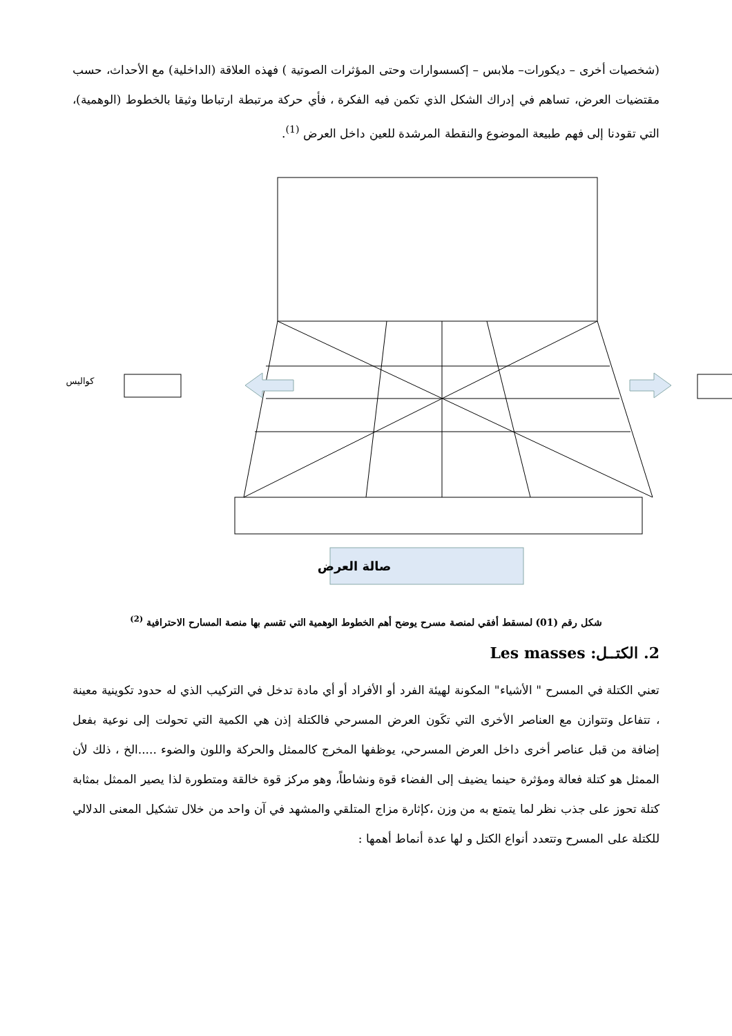(شخصيات أخرى – ديكورات– ملابس – إكسسوارات وحتى المؤثرات الصوتية ) فهذه العلاقة (الداخلية) مع الأحداث، حسب مقتضيات العرض، تساهم في إدراك الشكل الذي تكمن فيه الفكرة ، فأي حركة مرتبطة ارتباطا وثيقا بالخطوط (الوهمية)، التي تقودنا إلى فهم طبيعة الموضوع والنقطة المرشدة للعين داخل العرض <sup>(1)</sup>.
كواليس
صالة العرض
شكل رقم (01) لمسقط أفقي لمنصة مسرح يوضح أهم الخطوط الوهمية التي تقسم بها منصة المسارح الاحترافية <sup>(2)</sup>
2. الكتــل: Les masses
تعني الكتلة في المسرح " الأشياء" المكونة لهيئة الفرد أو الأفراد أو أي مادة تدخل في التركيب الذي له حدود تكوينية معينة ، تتفاعل وتتوازن مع العناصر الأخرى التي تكَون العرض المسرحي فالكتلة إذن هي الكمية التي تحولت إلى نوعية بفعل إضافة من قبل عناصر أخرى داخل العرض المسرحي، يوظفها المخرج كالممثل والحركة واللون والضوء .....الخ ، ذلك لأن الممثل هو كتلة فعالة ومؤثرة حينما يضيف إلى الفضاء قوة ونشاطاً، وهو مركز قوة خالقة ومتطورة لذا يصير الممثل بمثابة كتلة تحوز على جذب نظر لما يتمتع به من وزن ،كإثارة مزاج المتلقي والمشهد في آن واحد من خلال تشكيل المعنى الدلالي للكتلة على المسرح وتتعدد أنواع الكتل و لها عدة أنماط أهمها :